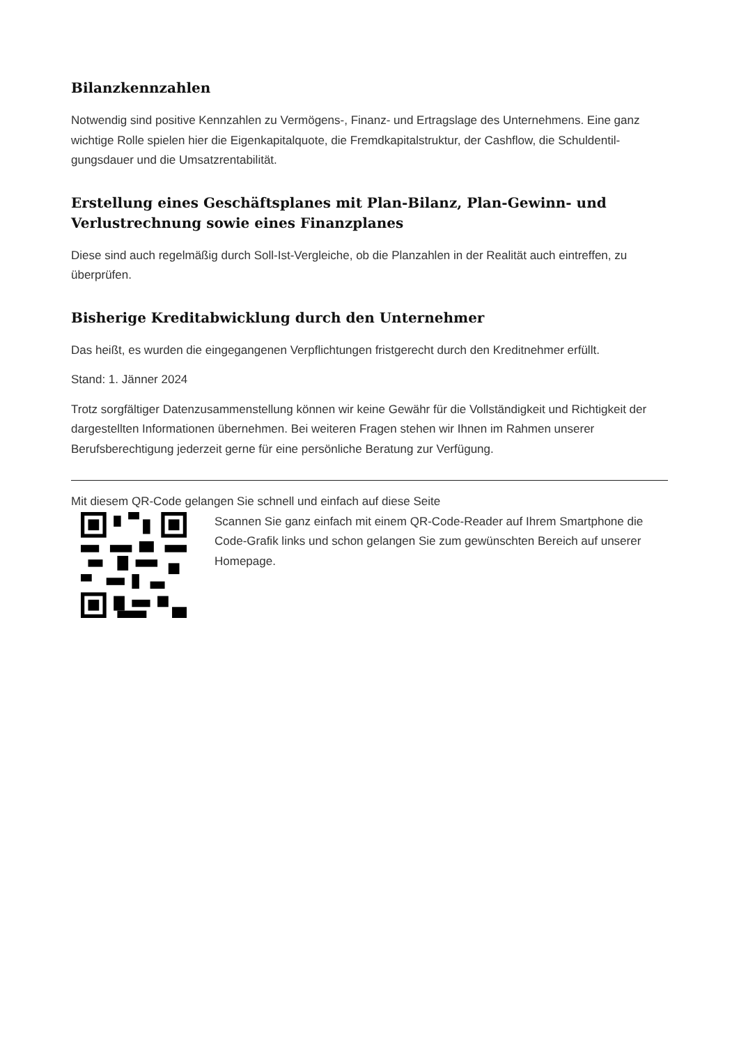Bilanzkennzahlen
Notwendig sind positive Kennzahlen zu Vermögens-, Finanz- und Ertragslage des Unternehmens. Eine ganz wichtige Rolle spielen hier die Eigenkapitalquote, die Fremdkapitalstruktur, der Cashflow, die Schuldentil­gungsdauer und die Umsatzrentabilität.
Erstellung eines Geschäftsplanes mit Plan-Bilanz, Plan-Gewinn- und Verlustrechnung sowie eines Finanzplanes
Diese sind auch regelmäßig durch Soll-Ist-Vergleiche, ob die Planzahlen in der Realität auch eintreffen, zu überprüfen.
Bisherige Kreditabwicklung durch den Unternehmer
Das heißt, es wurden die eingegangenen Verpflichtungen fristgerecht durch den Kreditnehmer erfüllt.
Stand: 1. Jänner 2024
Trotz sorgfältiger Datenzusammenstellung können wir keine Gewähr für die Vollständigkeit und Richtigkeit der dargestellten Informationen übernehmen. Bei weiteren Fragen stehen wir Ihnen im Rahmen unserer Berufsberechtigung jederzeit gerne für eine persönliche Beratung zur Verfügung.
Mit diesem QR-Code gelangen Sie schnell und einfach auf diese Seite
Scannen Sie ganz einfach mit einem QR-Code-Reader auf Ihrem Smartphone die Code-Grafik links und schon gelangen Sie zum gewünschten Bereich auf unserer Homepage.